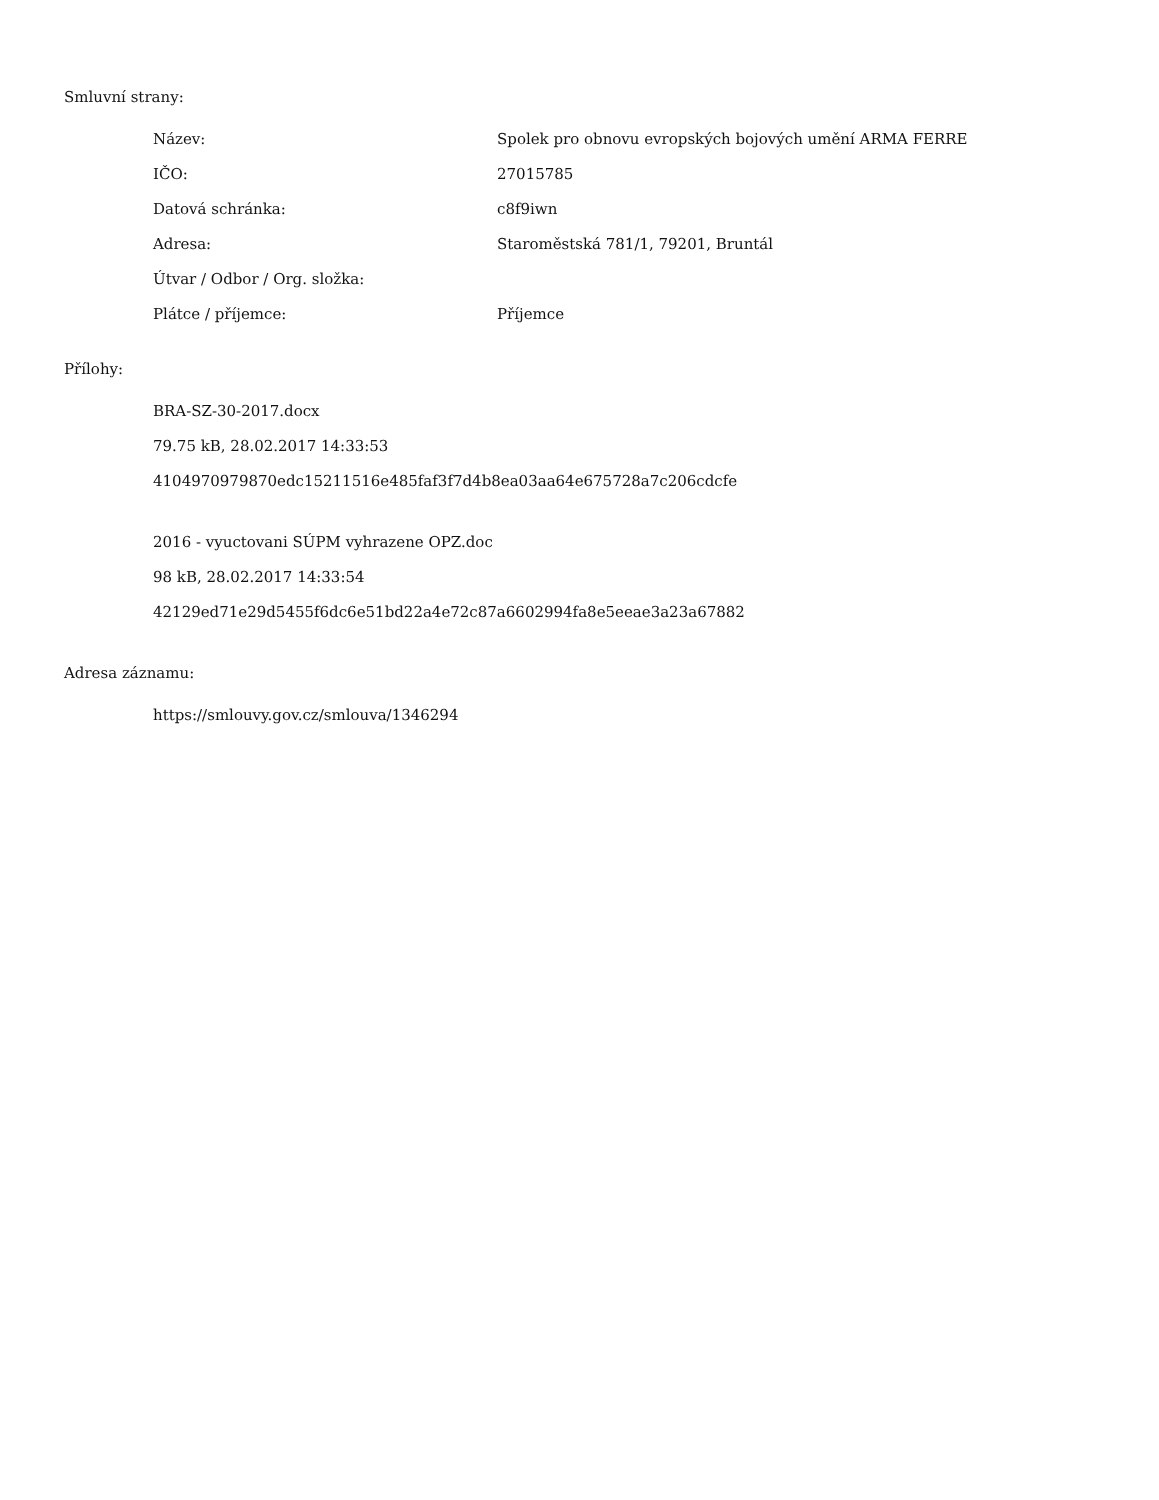Smluvní strany:
| Název: | Spolek pro obnovu evropských bojových umění ARMA FERRE |
| IČO: | 27015785 |
| Datová schránka: | c8f9iwn |
| Adresa: | Staroměstská 781/1, 79201, Bruntál |
| Útvar / Odbor / Org. složka: | |
| Plátce / příjemce: | Příjemce |
Přílohy:
BRA-SZ-30-2017.docx
79.75 kB, 28.02.2017 14:33:53
4104970979870edc15211516e485faf3f7d4b8ea03aa64e675728a7c206cdcfe
2016 - vyuctovani SÚPM vyhrazene OPZ.doc
98 kB, 28.02.2017 14:33:54
42129ed71e29d5455f6dc6e51bd22a4e72c87a6602994fa8e5eeae3a23a67882
Adresa záznamu:
https://smlouvy.gov.cz/smlouva/1346294